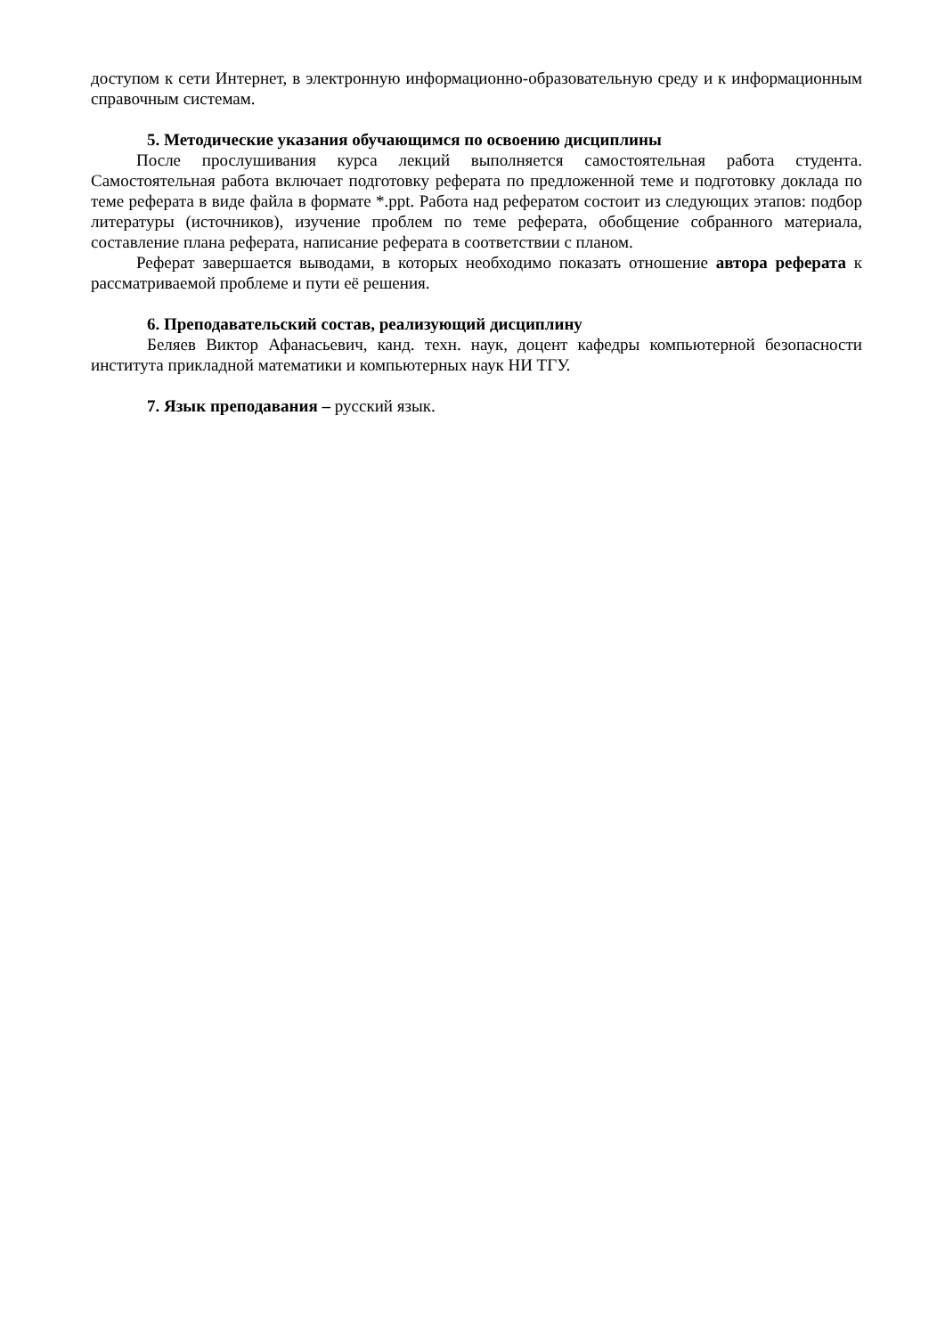доступом к сети Интернет, в электронную информационно-образовательную среду и к информационным справочным системам.
5. Методические указания обучающимся по освоению дисциплины
После прослушивания курса лекций выполняется самостоятельная работа студента. Самостоятельная работа включает подготовку реферата по предложенной теме и подготовку доклада по теме реферата в виде файла в формате *.ppt. Работа над рефератом состоит из следующих этапов: подбор литературы (источников), изучение проблем по теме реферата, обобщение собранного материала, составление плана реферата, написание реферата в соответствии с планом.
Реферат завершается выводами, в которых необходимо показать отношение автора реферата к рассматриваемой проблеме и пути её решения.
6. Преподавательский состав, реализующий дисциплину
Беляев Виктор Афанасьевич, канд. техн. наук, доцент кафедры компьютерной безопасности института прикладной математики и компьютерных наук НИ ТГУ.
7. Язык преподавания – русский язык.